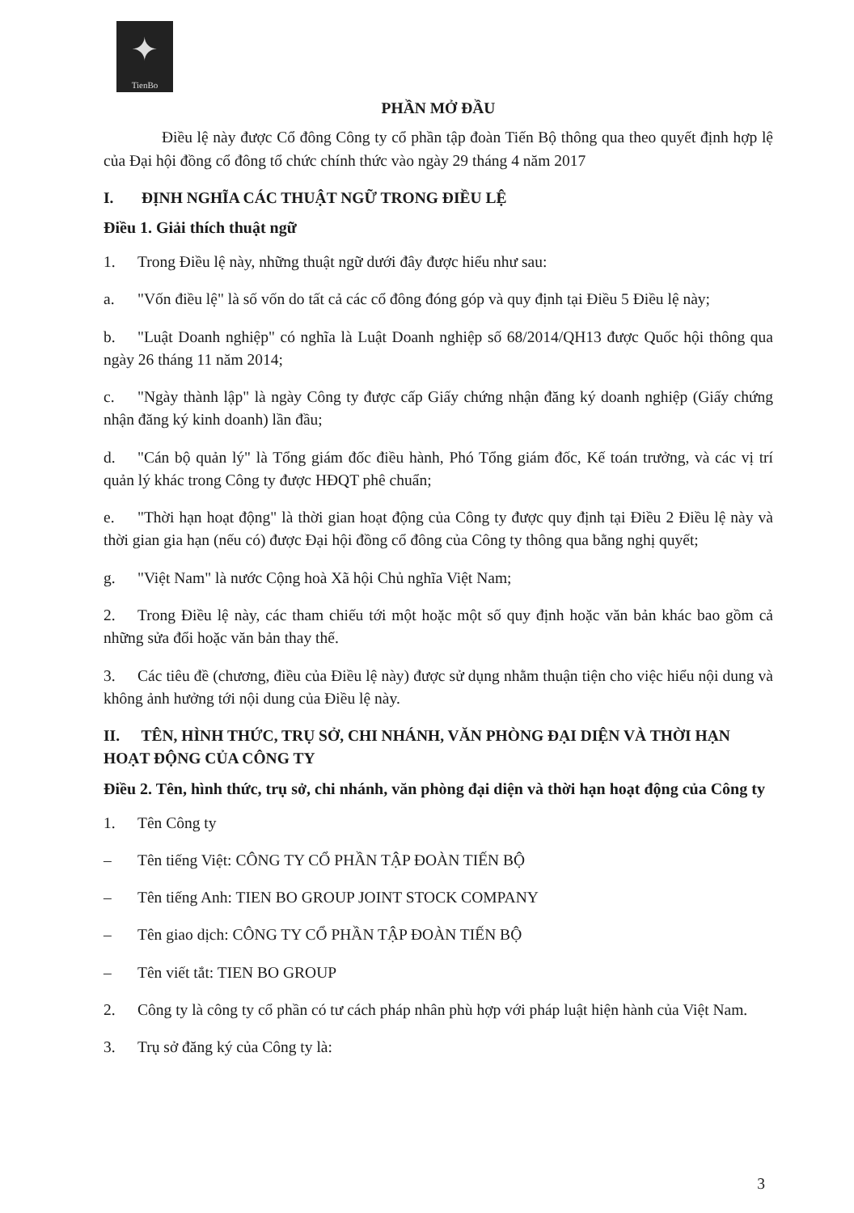✦
TienBo
PHẦN MỞ ĐẦU
Điều lệ này được Cổ đông Công ty cổ phần tập đoàn Tiến Bộ thông qua theo quyết định hợp lệ của Đại hội đồng cổ đông tổ chức chính thức vào ngày 29 tháng 4 năm 2017
I. ĐỊNH NGHĨA CÁC THUẬT NGỮ TRONG ĐIỀU LỆ
Điều 1. Giải thích thuật ngữ
1. Trong Điều lệ này, những thuật ngữ dưới đây được hiểu như sau:
a. "Vốn điều lệ" là số vốn do tất cả các cổ đông đóng góp và quy định tại Điều 5 Điều lệ này;
b. "Luật Doanh nghiệp" có nghĩa là Luật Doanh nghiệp số 68/2014/QH13 được Quốc hội thông qua ngày 26 tháng 11 năm 2014;
c. "Ngày thành lập" là ngày Công ty được cấp Giấy chứng nhận đăng ký doanh nghiệp (Giấy chứng nhận đăng ký kinh doanh) lần đầu;
d. "Cán bộ quản lý" là Tổng giám đốc điều hành, Phó Tổng giám đốc, Kế toán trưởng, và các vị trí quản lý khác trong Công ty được HĐQT phê chuẩn;
e. "Thời hạn hoạt động" là thời gian hoạt động của Công ty được quy định tại Điều 2 Điều lệ này và thời gian gia hạn (nếu có) được Đại hội đồng cổ đông của Công ty thông qua bằng nghị quyết;
g. "Việt Nam" là nước Cộng hoà Xã hội Chủ nghĩa Việt Nam;
2. Trong Điều lệ này, các tham chiếu tới một hoặc một số quy định hoặc văn bản khác bao gồm cả những sửa đổi hoặc văn bản thay thế.
3. Các tiêu đề (chương, điều của Điều lệ này) được sử dụng nhằm thuận tiện cho việc hiểu nội dung và không ảnh hưởng tới nội dung của Điều lệ này.
II. TÊN, HÌNH THỨC, TRỤ SỞ, CHI NHÁNH, VĂN PHÒNG ĐẠI DIỆN VÀ THỜI HẠN HOẠT ĐỘNG CỦA CÔNG TY
Điều 2. Tên, hình thức, trụ sở, chi nhánh, văn phòng đại diện và thời hạn hoạt động của Công ty
1. Tên Công ty
– Tên tiếng Việt: CÔNG TY CỔ PHẦN TẬP ĐOÀN TIẾN BỘ
– Tên tiếng Anh: TIEN BO GROUP JOINT STOCK COMPANY
– Tên giao dịch: CÔNG TY CỔ PHẦN TẬP ĐOÀN TIẾN BỘ
– Tên viết tắt: TIEN BO GROUP
2. Công ty là công ty cổ phần có tư cách pháp nhân phù hợp với pháp luật hiện hành của Việt Nam.
3. Trụ sở đăng ký của Công ty là:
3